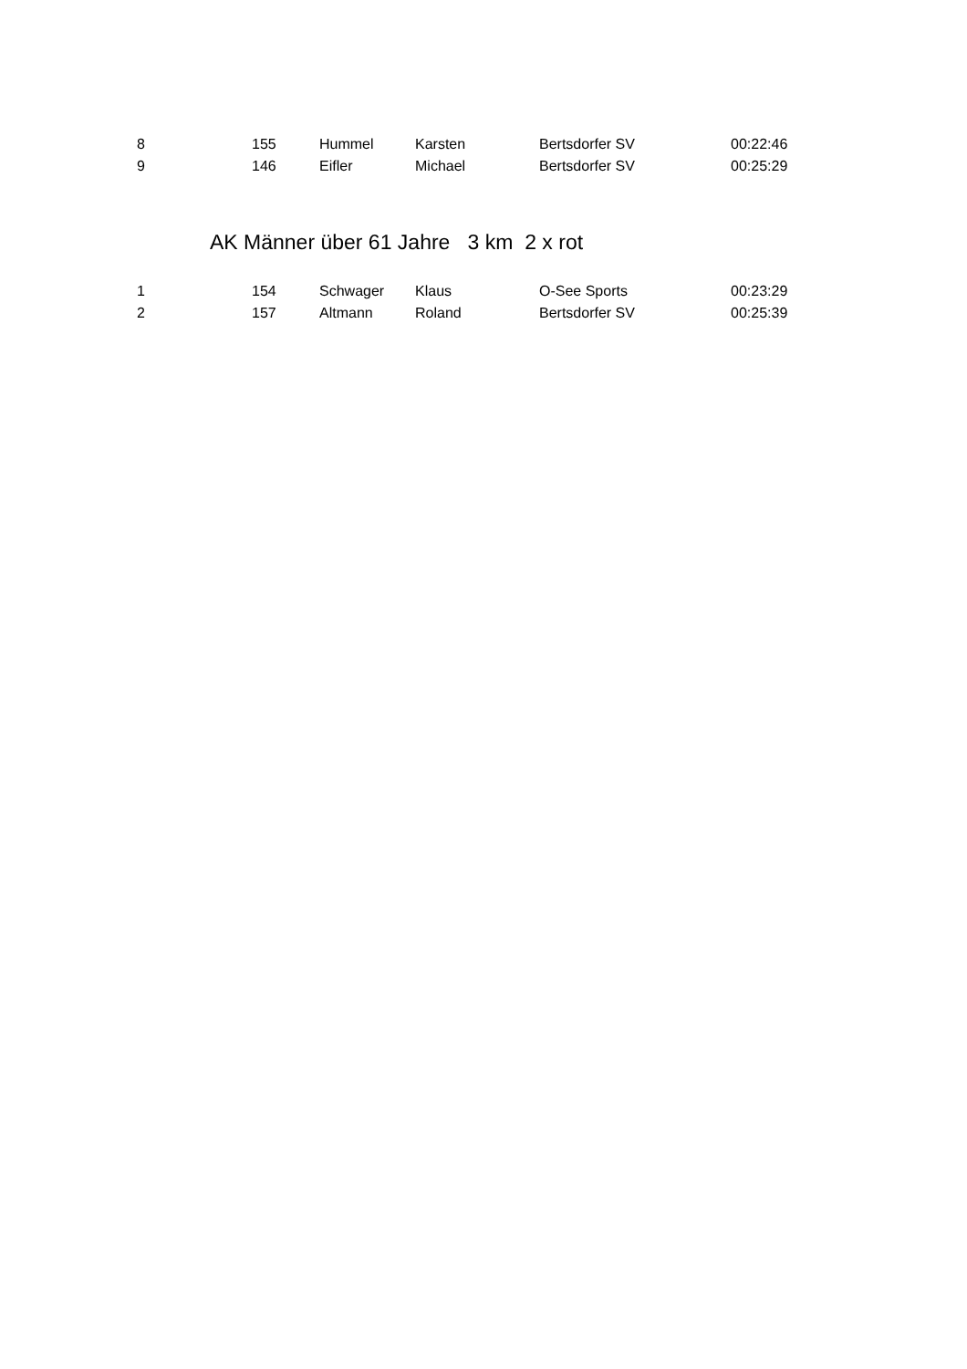| 8 | 155 | Hummel | Karsten | Bertsdorfer SV | 00:22:46 |
| 9 | 146 | Eifler | Michael | Bertsdorfer SV | 00:25:29 |
AK Männer über 61 Jahre 3 km 2 x rot
| 1 | 154 | Schwager | Klaus | O-See Sports | 00:23:29 |
| 2 | 157 | Altmann | Roland | Bertsdorfer SV | 00:25:39 |